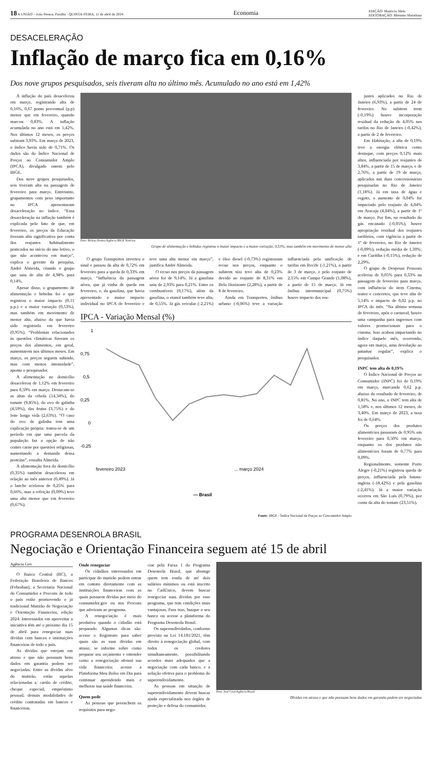18 A UNIÃO – João Pessoa, Paraíba - QUINTA-FEIRA, 11 de abril de 2024 Economia EDIÇÃO: Mauricio Melo
EDITORAÇÃO: Bhrunno Maradona
DESACELERAÇÃO
Inflação de março fica em 0,16%
Dos nove grupos pesquisados, seis tiveram alta no último mês. Acumulado no ano está em 1,42%
A inflação do país desacelerou em março, registrando alta de 0,16%, 0,67 ponto percentual (p.p) menor que em fevereiro, quando marcou 0,83%. A inflação acumulada no ano está em 1,42%. Nos últimos 12 meses, os preços subiram 3,93%. Em março de 2023, o índice havia sido de 0,71%. Os dados são do Índice Nacional de Preços ao Consumidor Amplo (IPCA), divulgado ontem pelo IBGE.
Dos nove grupos pesquisados, seis tiveram alta na passagem de fevereiro para março. Entretanto, grupamentos com peso importante no IPCA apresentaram desaceleração no índice. “Essa desaceleração na inflação também é explicada pelo fato de que, em fevereiro, os preços da Educação tiveram alta significativa por conta dos reajustes habitualmente praticados no início do ano letivo, o que não aconteceu em março”, explica o gerente da pesquisa, André Almeida, citando o grupo que saiu de alta de 4,98% para 0,14%.
Apesar disso, o grupamento de alimentação e bebidas foi o que registrou o maior impacto (0,11 p.p.) e a maior variação (0,53%), mas também em movimento de menor alta, abaixo da que havia sido registrada em fevereiro (0,95%). “Problemas relacionados às questões climáticas fizeram os preços dos alimentos, em geral, aumentarem nos últimos meses. Em março, os preços seguem subindo, mas com menos intensidade”, aponta o pesquisador.
A alimentação no domicílio desacelerou de 1,12% em fevereiro para 0,59% em março. Destacam-se as altas da cebola (14,34%), do tomate (9,85%), do ovo de galinha (4,59%), das frutas (3,75%) e do leite longa vida (2,63%). “O caso do ovo de galinha tem uma explicação própria: tratou-se de um período em que uma parcela da população faz a opção de não comer carne por questões religiosas, aumentando a demanda dessa proteína”, ressalta Almeida.
A alimentação fora do domicílio (0,35%) também desacelerou em relação ao mês anterior (0,49%). Já o lanche acelerou de 0,25% para 0,66%, mas a refeição (0,09%) teve uma alta menor que em fevereiro (0,67%).
Foto: Helena Pontes/Agência IBGE Notícias
Grupo de alimentação e bebidas registrou o maior impacto e a maior variação, 0,53%, mas também em movimento de menor alta
O grupo Transportes inverteu o sinal e passou da alta de 0,72% em fevereiro para a queda de 0,33% em março. “Influência da passagem aérea, que já vinha de queda em fevereiro, e, da gasolina, que havia apresentado o maior impacto individual no IPCA de fevereiro e teve uma alta menor em março”, justifica André Almeida.
O recuo nos preços da passagem aérea foi de 9,14%. Já a gasolina saiu de 2,93% para 0,21%. Entre os combustíveis (0,17%), além da gasolina, o etanol também teve alta, de 0,55%. Já gás veicular (-2,21%) e óleo diesel (-0,73%) registraram recuo nos preços, enquanto o subitem táxi teve alta de 0,23% devido ao reajuste de 8,31% em Belo Horizonte (2,28%), a partir de 8 de fevereiro.
Ainda em Transportes, ônibus urbano (-0,06%) teve a variação influenciada pela unificação de tarifas em Recife (-1,21%), a partir de 3 de março, e pelo reajuste de 2,15% em Campo Grande (1,08%), a partir de 15 de março. Já em ônibus intermunicipal (0,75%) houve impacto dos rea-
IPCA - Variação Mensal (%)
1
0,75
0,5
0,25
0
-0,25
fevereiro 2023
... março 2024
— Brasil
Fonte: IBGE - Índice Nacional de Preços ao Concumidor Amplo
justes aplicados no Rio de Janeiro (6,93%), a partir de 24 de fevereiro. No subitem trem (-0,19%) houve incorporação residual da redução de 4,05% nas tarifas no Rio de Janeiro (-0,42%), a partir de 2 de fevereiro.
Em Habitação, a alta de 0,19% teve a energia elétrica como destaque, com preços 0,12% mais altos, influenciada por reajustes de 3,84%, a partir de 15 de março, e de 2,76%, a partir de 19 de março, aplicados nas duas concessionárias pesquisadas no Rio de Janeiro (1,18%). Já em taxa de água e esgoto, o aumento de 0,04% foi impactado pelo reajuste de 4,04% em Aracaju (4,04%), a partir de 1º de março. Por fim, no resultado do gás encanado (-0,05%), houve apropriação residual dos reajustes tarifários, com vigência a partir de 1º de fevereiro, no Rio de Janeiro (-0,09%), redução média de 1,30%; e em Curitiba (-0,15%), redução de 2,29%.
O grupo de Despesas Pessoais acelerou de 0,05% para 0,33% na passagem de fevereiro para março, com influência do item Cinema, teatro e concertos, que teve alta de 5,14% e impacto de 0,02 p.p. no IPCA do mês. “Na última semana de fevereiro, após o carnaval, houve uma campanha para ingressos com valores promocionais para o cinema. Isso acabou impactando no índice daquele mês, ocorrendo, agora em março, uma devolução ao patamar regular”, explica o pesquisador.
INPC tem alta de 0,19%
O Índice Nacional de Preços ao Consumidor (INPC) foi de 0,19% em março, marcando 0,62 p.p. abaixo do resultado de fevereiro, de 0,81%. No ano, o INPC tem alta de 1,58% e, nos últimos 12 meses, de 3,40%. Em março de 2023, a taxa foi de 0,64%.
Os preços dos produtos alimentícios passaram de 0,95% em fevereiro para 0,50% em março, enquanto os dos produtos não alimentícios foram de 0,77% para 0,09%.
Regionalmente, somente Porto Alegre (-0,21%) registrou queda de preços, influenciada pela batata-inglesa (-18,42%) e pela gasolina (-2,41%). Já a maior variação ocorreu em São Luís (0,79%), por conta da alta do tomate (23,51%).
PROGRAMA DESENROLA BRASIL
Negociação e Orientação Financeira seguem até 15 de abril
Agência Gov
O Banco Central (BC), a Federação Brasileira de Bancos (Febraban), a Secretaria Nacional do Consumidor e Procons de todo o país estão promovendo o já tradicional Mutirão de Negociação e Orientação Financeira, edição 2024. Interessados em aproveitar a iniciativa têm até o próximo dia 15 de abril para renegociar suas dívidas com bancos e instituições financeiras de todo o país.
As dívidas que estejam em atraso e que não possuam bens dados em garantia podem ser negociadas. Entre as dívidas alvo do mutirão, estão aquelas relacionadas a: cartão de crédito; cheque especial; empréstimo pessoal; demais modalidades de crédito contratadas em bancos e financeiras.
Onde renegociar
Os cidadãos interessados em participar do mutirão podem entrar em contato diretamente com as instituições financeiras com as quais possuem dívidas por meio do consumidor.gov ou nos Procons que aderiram ao programa.
A renegociação é mais produtiva quando o cidadão está preparado. Algumas dicas são: acesse o Registrato para saber quais são as suas dívidas em atraso; se informe sobre como preparar seu orçamento e entender como a renegociação afetará sua vida financeira; acesse a Plataforma Meu Bolso em Dia para continuar aprendendo mais e melhorar sua saúde financeira.
Quem pode
As pessoas que preenchem os requisitos para nego-
ciar pela Faixa 1 do Programa Desenrola Brasil, que abrange quem tem renda de até dois salários mínimos ou está inscrito no CadÚnico, devem buscar renegociar suas dívidas por esse programa, que tem condições mais vantajosas. Para isso, busque o seu banco ou acesse a plataforma do Programa Desenrola Brasil.
Os superendividados, conforme previsto na Lei 14.181/2021, têm direito à renegociação global, com todos os credores simultaneamente, possibilitando acordos mais adequados que a negociação com cada banco, e a solução efetiva para o problema do superendividamento.
As pessoas em situação de superendividamento devem buscar ajuda especializada nos órgãos de proteção e defesa do consumidor.
Foto: José Cruz/Agência Brasil
Dívidas em atraso e que não possuam bens dados em garantia podem ser negociadas